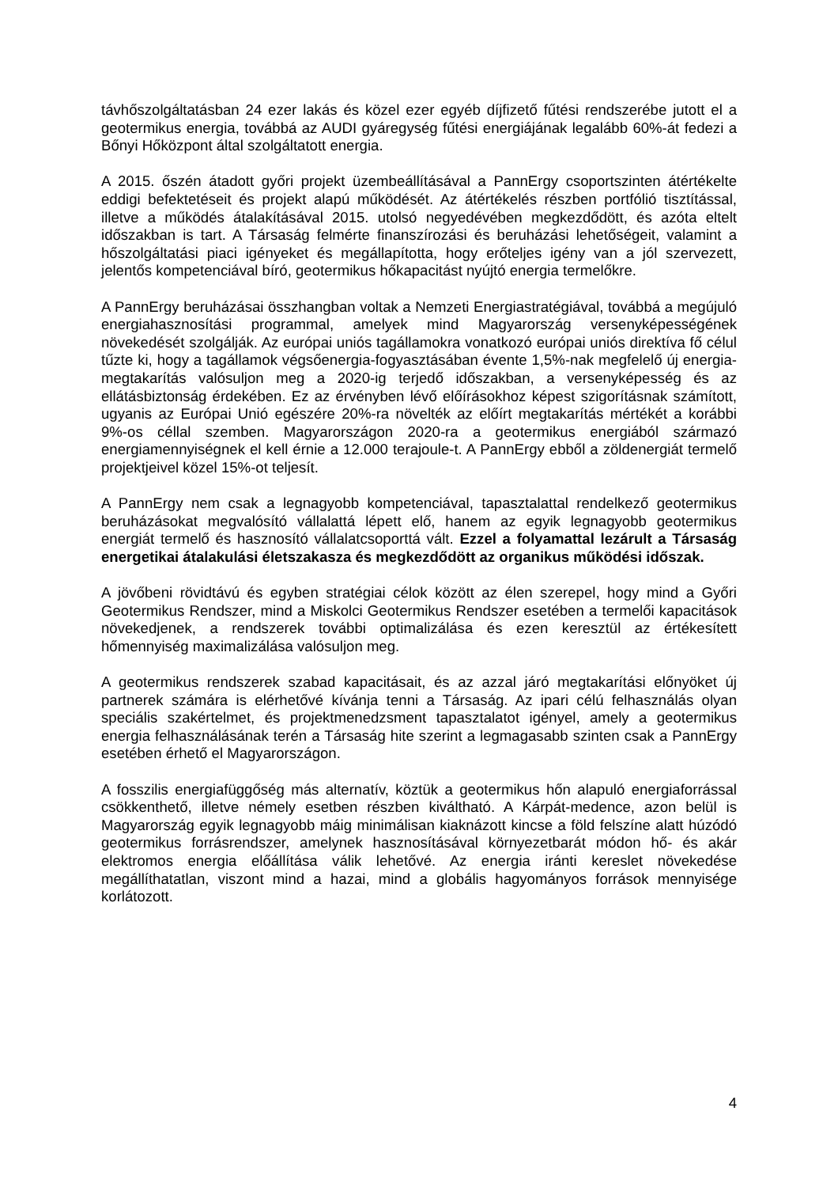távhőszolgáltatásban 24 ezer lakás és közel ezer egyéb díjfizető fűtési rendszerébe jutott el a geotermikus energia, továbbá az AUDI gyáregység fűtési energiájának legalább 60%-át fedezi a Bőnyi Hőközpont által szolgáltatott energia.
A 2015. őszén átadott győri projekt üzembeállításával a PannErgy csoportszinten átértékelte eddigi befektetéseit és projekt alapú működését. Az átértékelés részben portfólió tisztítással, illetve a működés átalakításával 2015. utolsó negyedévében megkezdődött, és azóta eltelt időszakban is tart. A Társaság felmérte finanszírozási és beruházási lehetőségeit, valamint a hőszolgáltatási piaci igényeket és megállapította, hogy erőteljes igény van a jól szervezett, jelentős kompetenciával bíró, geotermikus hőkapacitást nyújtó energia termelőkre.
A PannErgy beruházásai összhangban voltak a Nemzeti Energiastratégiával, továbbá a megújuló energiahasznosítási programmal, amelyek mind Magyarország versenyképességének növekedését szolgálják. Az európai uniós tagállamokra vonatkozó európai uniós direktíva fő célul tűzte ki, hogy a tagállamok végsőenergia-fogyasztásában évente 1,5%-nak megfelelő új energia-megtakarítás valósuljon meg a 2020-ig terjedő időszakban, a versenyképesség és az ellátásbiztonság érdekében. Ez az érvényben lévő előírásokhoz képest szigorításnak számított, ugyanis az Európai Unió egészére 20%-ra növelték az előírt megtakarítás mértékét a korábbi 9%-os céllal szemben. Magyarországon 2020-ra a geotermikus energiából származó energiamennyiségnek el kell érnie a 12.000 terajoule-t. A PannErgy ebből a zöldenergiát termelő projektjeivel közel 15%-ot teljesít.
A PannErgy nem csak a legnagyobb kompetenciával, tapasztalattal rendelkező geotermikus beruházásokat megvalósító vállalattá lépett elő, hanem az egyik legnagyobb geotermikus energiát termelő és hasznosító vállalatcsoporttá vált. Ezzel a folyamattal lezárult a Társaság energetikai átalakulási életszakasza és megkezdődött az organikus működési időszak.
A jövőbeni rövidtávú és egyben stratégiai célok között az élen szerepel, hogy mind a Győri Geotermikus Rendszer, mind a Miskolci Geotermikus Rendszer esetében a termelői kapacitások növekedjenek, a rendszerek további optimalizálása és ezen keresztül az értékesített hőmennyiség maximalizálása valósuljon meg.
A geotermikus rendszerek szabad kapacitásait, és az azzal járó megtakarítási előnyöket új partnerek számára is elérhetővé kívánja tenni a Társaság. Az ipari célú felhasználás olyan speciális szakértelmet, és projektmenedzsment tapasztalatot igényel, amely a geotermikus energia felhasználásának terén a Társaság hite szerint a legmagasabb szinten csak a PannErgy esetében érhető el Magyarországon.
A fosszilis energiafüggőség más alternatív, köztük a geotermikus hőn alapuló energiaforrással csökkenthető, illetve némely esetben részben kiváltható. A Kárpát-medence, azon belül is Magyarország egyik legnagyobb máig minimálisan kiaknázott kincse a föld felszíne alatt húzódó geotermikus forrásrendszer, amelynek hasznosításával környezetbarát módon hő- és akár elektromos energia előállítása válik lehetővé. Az energia iránti kereslet növekedése megállíthatatlan, viszont mind a hazai, mind a globális hagyományos források mennyisége korlátozott.
4